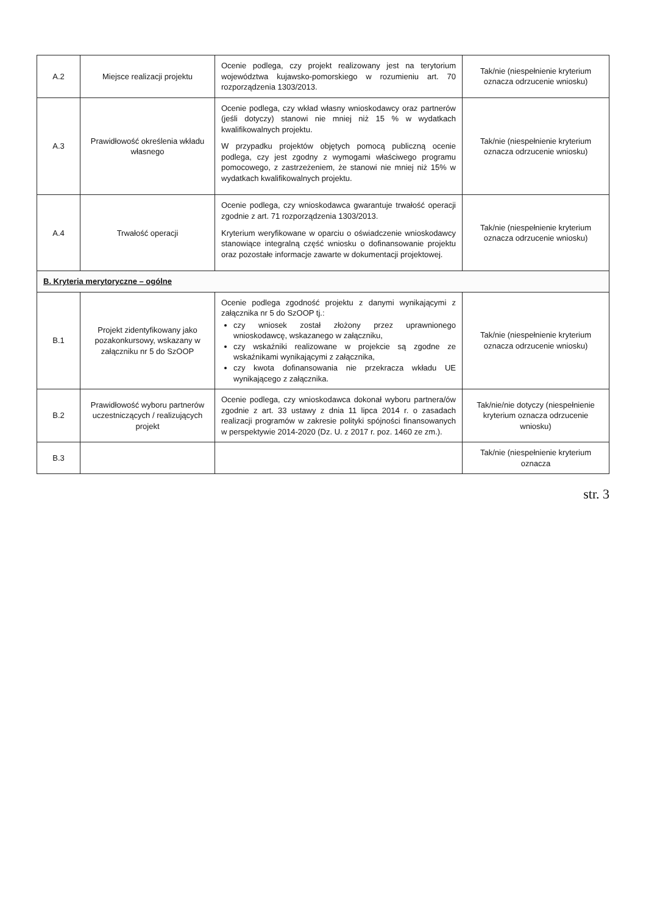| A.2 | Miejsce realizacji projektu | Ocenie podlega, czy projekt realizowany jest na terytorium województwa kujawsko-pomorskiego w rozumieniu art. 70 rozporządzenia 1303/2013. | Tak/nie (niespełnienie kryterium oznacza odrzucenie wniosku) |
| A.3 | Prawidłowość określenia wkładu własnego | Ocenie podlega, czy wkład własny wnioskodawcy oraz partnerów (jeśli dotyczy) stanowi nie mniej niż 15 % w wydatkach kwalifikowalnych projektu. W przypadku projektów objętych pomocą publiczną ocenie podlega, czy jest zgodny z wymogami właściwego programu pomocowego, z zastrzeżeniem, że stanowi nie mniej niż 15% w wydatkach kwalifikowalnych projektu. | Tak/nie (niespełnienie kryterium oznacza odrzucenie wniosku) |
| A.4 | Trwałość operacji | Ocenie podlega, czy wnioskodawca gwarantuje trwałość operacji zgodnie z art. 71 rozporządzenia 1303/2013. Kryterium weryfikowane w oparciu o oświadczenie wnioskodawcy stanowiące integralną część wniosku o dofinansowanie projektu oraz pozostałe informacje zawarte w dokumentacji projektowej. | Tak/nie (niespełnienie kryterium oznacza odrzucenie wniosku) |
| B. Kryteria merytoryczne – ogólne | | | |
| B.1 | Projekt zidentyfikowany jako pozakonkursowy, wskazany w załączniku nr 5 do SzOOP | Ocenie podlega zgodność projektu z danymi wynikającymi z załącznika nr 5 do SzOOP tj.: czy wniosek został złożony przez uprawnionego wnioskodawcę, wskazanego w załączniku, czy wskaźniki realizowane w projekcie są zgodne ze wskaźnikami wynikającymi z załącznika, czy kwota dofinansowania nie przekracza wkładu UE wynikającego z załącznika. | Tak/nie (niespełnienie kryterium oznacza odrzucenie wniosku) |
| B.2 | Prawidłowość wyboru partnerów uczestniczących / realizujących projekt | Ocenie podlega, czy wnioskodawca dokonał wyboru partnera/ów zgodnie z art. 33 ustawy z dnia 11 lipca 2014 r. o zasadach realizacji programów w zakresie polityki spójności finansowanych w perspektywie 2014-2020 (Dz. U. z 2017 r. poz. 1460 ze zm.). | Tak/nie/nie dotyczy (niespełnienie kryterium oznacza odrzucenie wniosku) |
| B.3 | | | Tak/nie (niespełnienie kryterium oznacza |
str. 3